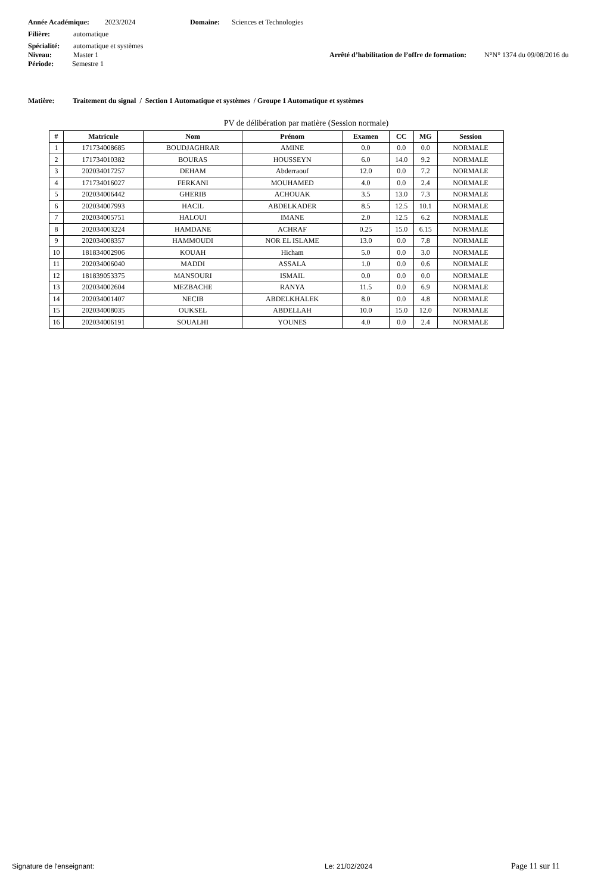Année Académique: 2023/2024 Domaine: Sciences et Technologies
Filière: automatique
Spécialité: automatique et systèmes
Niveau: Master 1 Arrêté d’habilitation de l’offre de formation: N°N° 1374 du 09/08/2016 du
Période: Semestre 1
Matière: Traitement du signal / Section 1 Automatique et systèmes / Groupe 1 Automatique et systèmes
PV de délibération par matière (Session normale)
| # | Matricule | Nom | Prénom | Examen | CC | MG | Session |
| --- | --- | --- | --- | --- | --- | --- | --- |
| 1 | 171734008685 | BOUDJAGHRAR | AMINE | 0.0 | 0.0 | 0.0 | NORMALE |
| 2 | 171734010382 | BOURAS | HOUSSEYN | 6.0 | 14.0 | 9.2 | NORMALE |
| 3 | 202034017257 | DEHAM | Abderraouf | 12.0 | 0.0 | 7.2 | NORMALE |
| 4 | 171734016027 | FERKANI | MOUHAMED | 4.0 | 0.0 | 2.4 | NORMALE |
| 5 | 202034006442 | GHERIB | ACHOUAK | 3.5 | 13.0 | 7.3 | NORMALE |
| 6 | 202034007993 | HACIL | ABDELKADER | 8.5 | 12.5 | 10.1 | NORMALE |
| 7 | 202034005751 | HALOUI | IMANE | 2.0 | 12.5 | 6.2 | NORMALE |
| 8 | 202034003224 | HAMDANE | ACHRAF | 0.25 | 15.0 | 6.15 | NORMALE |
| 9 | 202034008357 | HAMMOUDI | NOR EL ISLAME | 13.0 | 0.0 | 7.8 | NORMALE |
| 10 | 181834002906 | KOUAH | Hicham | 5.0 | 0.0 | 3.0 | NORMALE |
| 11 | 202034006040 | MADDI | ASSALA | 1.0 | 0.0 | 0.6 | NORMALE |
| 12 | 181839053375 | MANSOURI | ISMAIL | 0.0 | 0.0 | 0.0 | NORMALE |
| 13 | 202034002604 | MEZBACHE | RANYA | 11.5 | 0.0 | 6.9 | NORMALE |
| 14 | 202034001407 | NECIB | ABDELKHALEK | 8.0 | 0.0 | 4.8 | NORMALE |
| 15 | 202034008035 | OUKSEL | ABDELLAH | 10.0 | 15.0 | 12.0 | NORMALE |
| 16 | 202034006191 | SOUALHI | YOUNES | 4.0 | 0.0 | 2.4 | NORMALE |
Signature de l'enseignant: Le: 21/02/2024 Page 11 sur 11